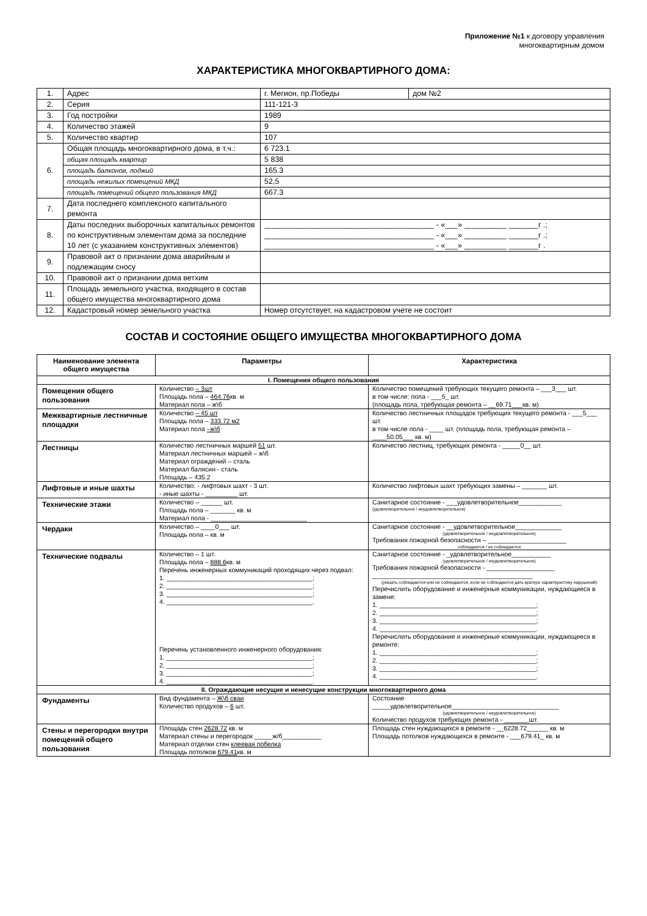Приложение №1 к договору управления
многоквартирным домом
ХАРАКТЕРИСТИКА МНОГОКВАРТИРНОГО ДОМА:
| 1. | Адрес | г. Мегион, пр.Победы | дом №2 |
| 2. | Серия | 111-121-3 | |
| 3. | Год постройки | 1989 | |
| 4. | Количество этажей | 9 | |
| 5. | Количество квартир | 107 | |
| 6. | Общая площадь многоквартирного дома, в т.ч.: | 6 723.1 | |
| | общая площадь квартир | 5 838 | |
| | площадь балконов, лоджий | 165.3 | |
| | площадь нежилых помещений МКД | 52,5 | |
| | площадь помещений общего пользования МКД | 667.3 | |
| 7. | Дата последнего комплексного капитального ремонта | | |
| 8. | Даты последних выборочных капитальных ремонтов по конструктивным элементам дома за последние 10 лет (с указанием конструктивных элементов) | ________________________________________ - «___» __________ _______г .; ________________________________________ - «___» __________ _______г .; ________________________________________ - «___» __________ _______г . | |
| 9. | Правовой акт о признании дома аварийным и подлежащим сносу | | |
| 10. | Правовой акт о признании дома ветхим | | |
| 11. | Площадь земельного участка, входящего в состав общего имущества многоквартирного дома | | |
| 12. | Кадастровый номер земельного участка | Номер отсутствует, на кадастровом учете не состоит | |
СОСТАВ И СОСТОЯНИЕ ОБЩЕГО ИМУЩЕСТВА МНОГОКВАРТИРНОГО ДОМА
| Наименование элемента общего имущества | Параметры | Характеристика |
| --- | --- | --- |
| I. Помещения общего пользования | | |
| Помещения общего пользования | Количество – 3шт Площадь пола – 464.76 кв. м Материал пола – ж\б | Количество помещений требующих текущего ремонта – ___3___ шт. в том числе: пола - ___5_ шт. (площадь пола, требующая ремонта – __69.71___кв. м) |
| Межквартирные лестничные площадки | Количество – 45 шт Площадь пола – 333.72 м2 Материал пола –ж\б | Количество лестничных площадок требующих текущего ремонта - ___5___ шт. в том числе пола - ____ шт. (площадь пола, требующая ремонта – ____50.05___ кв. м) |
| Лестницы | Количество лестничных маршей 51 шт. Материал лестничных маршей – ж\б Материал ограждений – сталь Материал балясин - сталь Площадь – 435.2 | Количество лестниц, требующих ремонта - _____0__ шт. |
| Лифтовые и иные шахты | Количество: - лифтовых шахт - 3 шт. - иные шахты - _________ шт. | Количество лифтовых шахт требующих замены – _______ шт. |
| Технические этажи | Количество – ______ шт. Площадь пола – _______ кв. м Материал пола - ___________________________ | Санитарное состояние - ___удовлетворительное____________ (удовлетворительное / неудовлетворительное) |
| Чердаки | Количество – ____0___ шт. Площадь пола – кв. м | Санитарное состояние - __удовлетворительное_____________ (удовлетворительное / неудовлетворительное) Требования пожарной безопасности – ______________________ соблюдаются / не соблюдаются |
| Технические подвалы | Количество – 1 шт. Площадь пола – 888.6 кв. м Перечень инженерных коммуникаций проходящих через подвал: 1. _________________________________________; 2. _________________________________________; 3. _________________________________________; 4. _________________________________________. Перечень установленного инженерного оборудования: 1. _________________________________________; 2. _________________________________________; 3. _________________________________________; 4. _________________________________________. | Санитарное состояние - _удовлетворительное___________ (удовлетворительное / неудовлетворительное) Требования пожарной безопасности - ___________________ _____________________________________________ (указать соблюдаются или не соблюдаются, если не соблюдаются дать краткую характеристику нарушений) Перечислить оборудование и инженерные коммуникации, нуждающиеся в замене: 1. ____________________________________________; 2. ____________________________________________; 3. ____________________________________________; 4. ____________________________________________. Перечислить оборудование и инженерные коммуникации, нуждающееся в ремонте: 1. ____________________________________________; 2. ____________________________________________; 3. ____________________________________________; 4. ____________________________________________. |
| II. Ограждающие несущие и ненесущие конструкции многоквартирного дома | | |
| Фундаменты | Вид фундамента – Ж\б сваи Количество продухов – 6 шт. | Состояние _____удовлетворительное______________________________ (удовлетворительное / неудовлетворительное) Количество продухов требующих ремонта - _______шт. |
| Стены и перегородки внутри помещений общего пользования | Площадь стен 2628.72 кв. м Материал стены и перегородок _____ж/б___________ Материал отделки стен клеевая побелка Площадь потолков 679.41 кв. м | Площадь стен нуждающихся в ремонте - __6228.72______ кв. м Площадь потолков нуждающихся в ремонте - ___679.41_ кв. м |